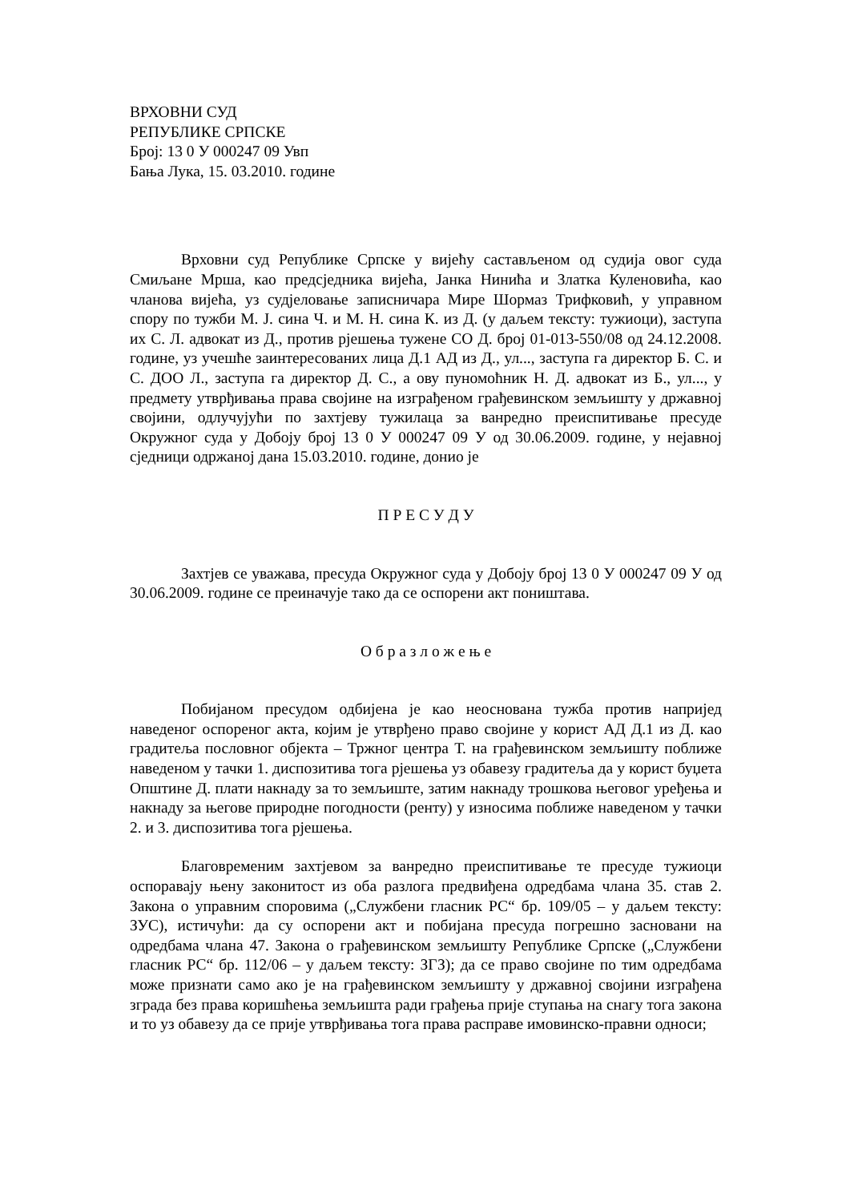ВРХОВНИ СУД
РЕПУБЛИКЕ СРПСКЕ
Број: 13 0 У 000247 09 Увп
Бања Лука, 15. 03.2010. године
Врховни суд Републике Српске у вијећу састављеном од судија овог суда Смиљане Мрша, као предсједника вијећа, Јанка Нинића и Златка Куленовића, као чланова вијећа, уз судјеловање записничара Мире Шормаз Трифковић, у управном спору по тужби М. Ј. сина Ч. и М. Н. сина К. из Д. (у даљем тексту: тужиоци), заступа их С. Л. адвокат из Д., против рјешења тужене СО Д. број 01-013-550/08 од 24.12.2008. године, уз учешће заинтересованих лица Д.1 АД из Д., ул..., заступа га директор Б. С. и С. ДОО Л., заступа га директор Д. С., а ову пуномоћник Н. Д. адвокат из Б., ул..., у предмету утврђивања права својине на изграђеном грађевинском земљишту у државној својини, одлучујући по захтјеву тужилаца за ванредно преиспитивање пресуде Окружног суда у Добоју број 13 0 У 000247 09 У од 30.06.2009. године, у нејавној сједници одржаној дана 15.03.2010. године, донио је
П Р Е С У Д У
Захтјев се уважава, пресуда Окружног суда у Добоју број 13 0 У 000247 09 У од 30.06.2009. године се преиначује тако да се оспорени акт поништава.
О б р а з л о ж е њ е
Побијаном пресудом одбијена је као неоснована тужба против напријед наведеног оспореног акта, којим је утврђено право својине у корист АД Д.1 из Д. као градитеља пословног објекта – Тржног центра Т. на грађевинском земљишту поближе наведеном у тачки 1. диспозитива тога рјешења уз обавезу градитеља да у корист буџета Општине Д. плати накнаду за то земљиште, затим накнаду трошкова његовог уређења и накнаду за његове природне погодности (ренту) у износима поближе наведеном у тачки 2. и 3. диспозитива тога рјешења.
Благовременим захтјевом за ванредно преиспитивање те пресуде тужиоци оспоравају њену законитост из оба разлога предвиђена одредбама члана 35. став 2. Закона о управним споровима („Службени гласник РС“ бр. 109/05 – у даљем тексту: ЗУС), истичући: да су оспорени акт и побијана пресуда погрешно засновани на одредбама члана 47. Закона о грађевинском земљишту Републике Српске („Службени гласник РС“ бр. 112/06 – у даљем тексту: ЗГЗ); да се право својине по тим одредбама може признати само ако је на грађевинском земљишту у државној својини изграђена зграда без права коришћења земљишта ради грађења прије ступања на снагу тога закона и то уз обавезу да се прије утврђивања тога права расправе имовинско-правни односи;